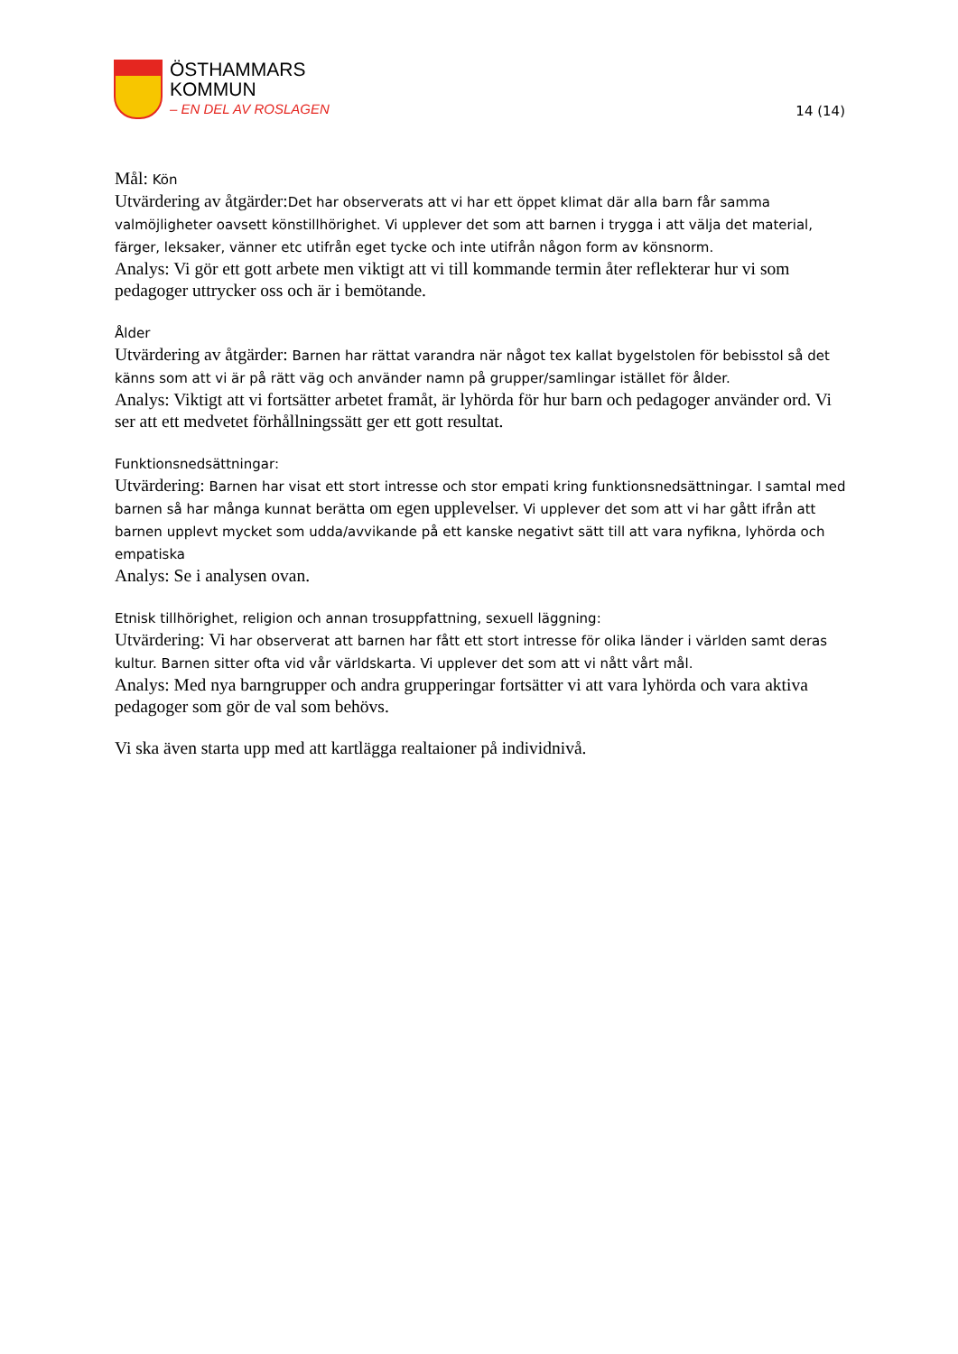ÖSTHAMMARS
KOMMUN
– EN DEL AV ROSLAGEN
14 (14)
Mål: Kön
Utvärdering av åtgärder:Det har observerats att vi har ett öppet klimat där alla barn får samma valmöjligheter oavsett könstillhörighet. Vi upplever det som att barnen i trygga i att välja det material, färger, leksaker, vänner etc utifrån eget tycke och inte utifrån någon form av könsnorm.
Analys: Vi gör ett gott arbete men viktigt att vi till kommande termin åter reflekterar hur vi som pedagoger uttrycker oss och är i bemötande.
Ålder
Utvärdering av åtgärder: Barnen har rättat varandra när något tex kallat bygelstolen för bebisstol så det känns som att vi är på rätt väg och använder namn på grupper/samlingar istället för ålder.
Analys: Viktigt att vi fortsätter arbetet framåt, är lyhörda för hur barn och pedagoger använder ord. Vi ser att ett medvetet förhållningssätt ger ett gott resultat.
Funktionsnedsättningar:
Utvärdering: Barnen har visat ett stort intresse och stor empati kring funktionsnedsättningar. I samtal med barnen så har många kunnat berätta om egen upplevelser. Vi upplever det som att vi har gått ifrån att barnen upplevt mycket som udda/avvikande på ett kanske negativt sätt till att vara nyfikna, lyhörda och empatiska
Analys: Se i analysen ovan.
Etnisk tillhörighet, religion och annan trosuppfattning, sexuell läggning:
Utvärdering: Vi har observerat att barnen har fått ett stort intresse för olika länder i världen samt deras kultur. Barnen sitter ofta vid vår världskarta. Vi upplever det som att vi nått vårt mål.
Analys: Med nya barngrupper och andra grupperingar fortsätter vi att vara lyhörda och vara aktiva pedagoger som gör de val som behövs.
Vi ska även starta upp med att kartlägga realtaioner på individnivå.